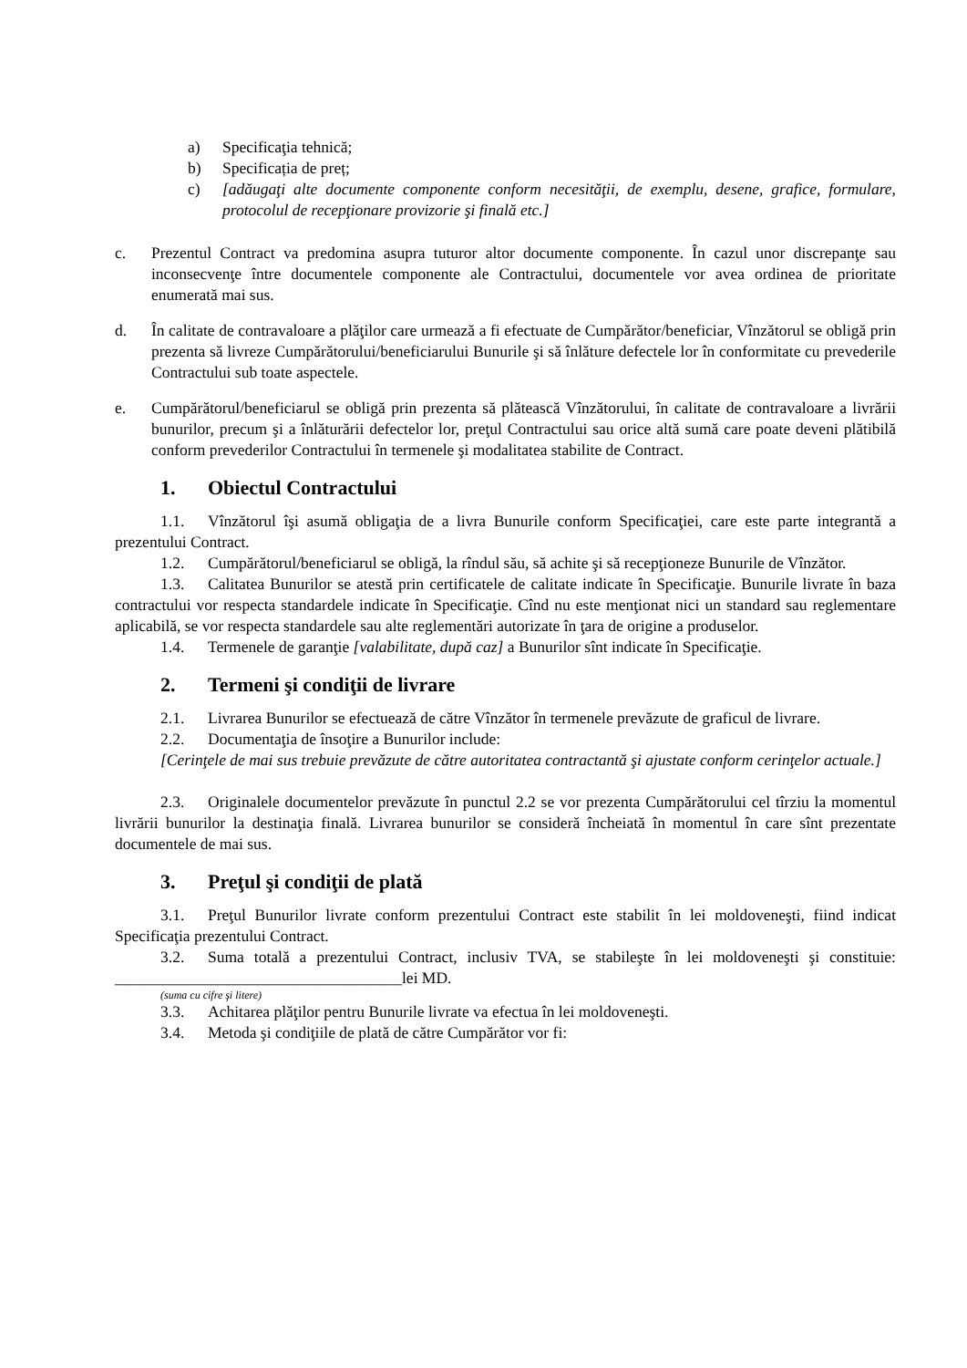a) Specificaţia tehnică;
b) Specificația de preț;
c) [adăugaţi alte documente componente conform necesităţii, de exemplu, desene, grafice, formulare, protocolul de recepţionare provizorie şi finală etc.]
c. Prezentul Contract va predomina asupra tuturor altor documente componente. În cazul unor discrepanţe sau inconsecvenţe între documentele componente ale Contractului, documentele vor avea ordinea de prioritate enumerată mai sus.
d. În calitate de contravaloare a plăţilor care urmează a fi efectuate de Cumpărător/beneficiar, Vînzătorul se obligă prin prezenta să livreze Cumpărătorului/beneficiarului Bunurile şi să înlăture defectele lor în conformitate cu prevederile Contractului sub toate aspectele.
e. Cumpărătorul/beneficiarul se obligă prin prezenta să plătească Vînzătorului, în calitate de contravaloare a livrării bunurilor, precum şi a înlăturării defectelor lor, preţul Contractului sau orice altă sumă care poate deveni plătibilă conform prevederilor Contractului în termenele şi modalitatea stabilite de Contract.
1. Obiectul Contractului
1.1. Vînzătorul îşi asumă obligaţia de a livra Bunurile conform Specificaţiei, care este parte integrantă a prezentului Contract.
1.2. Cumpărătorul/beneficiarul se obligă, la rîndul său, să achite şi să recepţioneze Bunurile de Vînzător.
1.3. Calitatea Bunurilor se atestă prin certificatele de calitate indicate în Specificaţie. Bunurile livrate în baza contractului vor respecta standardele indicate în Specificaţie. Cînd nu este menţionat nici un standard sau reglementare aplicabilă, se vor respecta standardele sau alte reglementări autorizate în ţara de origine a produselor.
1.4. Termenele de garanţie [valabilitate, după caz] a Bunurilor sînt indicate în Specificaţie.
2. Termeni şi condiţii de livrare
2.1. Livrarea Bunurilor se efectuează de către Vînzător în termenele prevăzute de graficul de livrare.
2.2. Documentaţia de însoţire a Bunurilor include:
[Cerinţele de mai sus trebuie prevăzute de către autoritatea contractantă şi ajustate conform cerinţelor actuale.]
2.3. Originalele documentelor prevăzute în punctul 2.2 se vor prezenta Cumpărătorului cel tîrziu la momentul livrării bunurilor la destinaţia finală. Livrarea bunurilor se consideră încheiată în momentul în care sînt prezentate documentele de mai sus.
3. Preţul şi condiţii de plată
3.1. Preţul Bunurilor livrate conform prezentului Contract este stabilit în lei moldoveneşti, fiind indicat Specificaţia prezentului Contract.
3.2. Suma totală a prezentului Contract, inclusiv TVA, se stabileşte în lei moldoveneşti şi constituie: ____________________________________lei MD.
(suma cu cifre şi litere)
3.3. Achitarea plăţilor pentru Bunurile livrate va efectua în lei moldoveneşti.
3.4. Metoda şi condiţiile de plată de către Cumpărător vor fi: